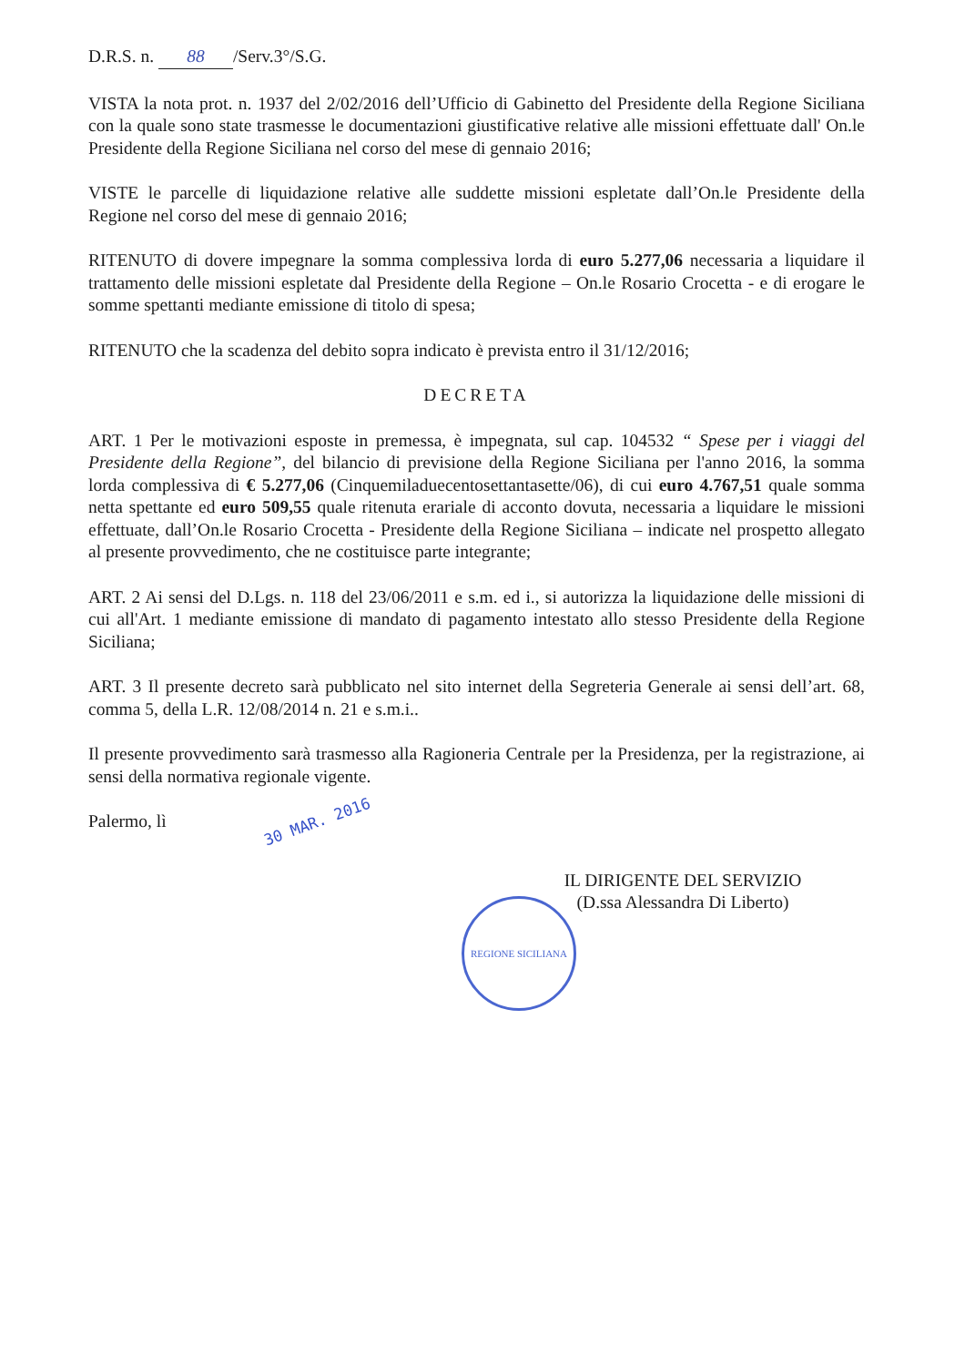D.R.S. n. 88 /Serv.3°/S.G.
VISTA la nota prot. n. 1937 del 2/02/2016 dell’Ufficio di Gabinetto del Presidente della Regione Siciliana con la quale sono state trasmesse le documentazioni giustificative relative alle missioni effettuate dall' On.le Presidente della Regione Siciliana nel corso del mese di gennaio 2016;
VISTE le parcelle di liquidazione relative alle suddette missioni espletate dall’On.le Presidente della Regione nel corso del mese di gennaio 2016;
RITENUTO di dovere impegnare la somma complessiva lorda di euro 5.277,06 necessaria a liquidare il trattamento delle missioni espletate dal Presidente della Regione – On.le Rosario Crocetta - e di erogare le somme spettanti mediante emissione di titolo di spesa;
RITENUTO che la scadenza del debito sopra indicato è prevista entro il 31/12/2016;
DECRETA
ART. 1 Per le motivazioni esposte in premessa, è impegnata, sul cap. 104532 “ Spese per i viaggi del Presidente della Regione”, del bilancio di previsione della Regione Siciliana per l'anno 2016, la somma lorda complessiva di € 5.277,06 (Cinquemiladuecentosettantasette/06), di cui euro 4.767,51 quale somma netta spettante ed euro 509,55 quale ritenuta erariale di acconto dovuta, necessaria a liquidare le missioni effettuate, dall’On.le Rosario Crocetta - Presidente della Regione Siciliana – indicate nel prospetto allegato al presente provvedimento, che ne costituisce parte integrante;
ART. 2 Ai sensi del D.Lgs. n. 118 del 23/06/2011 e s.m. ed i., si autorizza la liquidazione delle missioni di cui all'Art. 1 mediante emissione di mandato di pagamento intestato allo stesso Presidente della Regione Siciliana;
ART. 3 Il presente decreto sarà pubblicato nel sito internet della Segreteria Generale ai sensi dell’art. 68, comma 5, della L.R. 12/08/2014 n. 21 e s.m.i..
Il presente provvedimento sarà trasmesso alla Ragioneria Centrale per la Presidenza, per la registrazione, ai sensi della normativa regionale vigente.
Palermo, lì 30 MAR. 2016
IL DIRIGENTE DEL SERVIZIO
(D.ssa Alessandra Di Liberto)
REGIONE SICILIANA